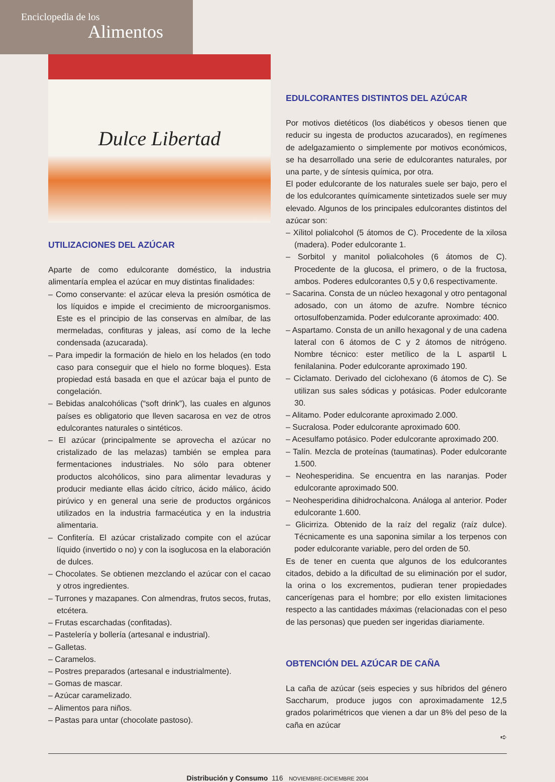Enciclopedia de los
Alimentos
Dulce Libertad
UTILIZACIONES DEL AZÚCAR
Aparte de como edulcorante doméstico, la industria alimentaría emplea el azúcar en muy distintas finalidades:
– Como conservante: el azúcar eleva la presión osmótica de los líquidos e impide el crecimiento de microorganismos. Este es el principio de las conservas en almíbar, de las mermeladas, confituras y jaleas, así como de la leche condensada (azucarada).
– Para impedir la formación de hielo en los helados (en todo caso para conseguir que el hielo no forme bloques). Esta propiedad está basada en que el azúcar baja el punto de congelación.
– Bebidas analcohólicas (“soft drink”), las cuales en algunos países es obligatorio que lleven sacarosa en vez de otros edulcorantes naturales o sintéticos.
– El azúcar (principalmente se aprovecha el azúcar no cristalizado de las melazas) también se emplea para fermentaciones industriales. No sólo para obtener productos alcohólicos, sino para alimentar levaduras y producir mediante ellas ácido cítrico, ácido málico, ácido pirúvico y en general una serie de productos orgánicos utilizados en la industria farmacéutica y en la industria alimentaria.
– Confitería. El azúcar cristalizado compite con el azúcar líquido (invertido o no) y con la isoglucosa en la elaboración de dulces.
– Chocolates. Se obtienen mezclando el azúcar con el cacao y otros ingredientes.
– Turrones y mazapanes. Con almendras, frutos secos, frutas, etcétera.
– Frutas escarchadas (confitadas).
– Pastelería y bollería (artesanal e industrial).
– Galletas.
– Caramelos.
– Postres preparados (artesanal e industrialmente).
– Gomas de mascar.
– Azúcar caramelizado.
– Alimentos para niños.
– Pastas para untar (chocolate pastoso).
EDULCORANTES DISTINTOS DEL AZÚCAR
Por motivos dietéticos (los diabéticos y obesos tienen que reducir su ingesta de productos azucarados), en regímenes de adelgazamiento o simplemente por motivos económicos, se ha desarrollado una serie de edulcorantes naturales, por una parte, y de síntesis química, por otra.
El poder edulcorante de los naturales suele ser bajo, pero el de los edulcorantes químicamente sintetizados suele ser muy elevado. Algunos de los principales edulcorantes distintos del azúcar son:
– Xílitol polialcohol (5 átomos de C). Procedente de la xilosa (madera). Poder edulcorante 1.
– Sorbitol y manitol polialcoholes (6 átomos de C). Procedente de la glucosa, el primero, o de la fructosa, ambos. Poderes edulcorantes 0,5 y 0,6 respectivamente.
– Sacarina. Consta de un núcleo hexagonal y otro pentagonal adosado, con un átomo de azufre. Nombre técnico ortosulfobenzamida. Poder edulcorante aproximado: 400.
– Aspartamo. Consta de un anillo hexagonal y de una cadena lateral con 6 átomos de C y 2 átomos de nitrógeno. Nombre técnico: ester metílico de la L aspartil L fenilalanina. Poder edulcorante aproximado 190.
– Ciclamato. Derivado del ciclohexano (6 átomos de C). Se utilizan sus sales sódicas y potásicas. Poder edulcorante 30.
– Alitamo. Poder edulcorante aproximado 2.000.
– Sucralosa. Poder edulcorante aproximado 600.
– Acesulfamo potásico. Poder edulcorante aproximado 200.
– Talín. Mezcla de proteínas (taumatinas). Poder edulcorante 1.500.
– Neohesperidina. Se encuentra en las naranjas. Poder edulcorante aproximado 500.
– Neohesperidina dihidrochalcona. Análoga al anterior. Poder edulcorante 1.600.
– Glicirriza. Obtenido de la raíz del regaliz (raíz dulce). Técnicamente es una saponina similar a los terpenos con poder edulcorante variable, pero del orden de 50.
Es de tener en cuenta que algunos de los edulcorantes citados, debido a la dificultad de su eliminación por el sudor, la orina o los excrementos, pudieran tener propiedades cancerígenas para el hombre; por ello existen limitaciones respecto a las cantidades máximas (relacionadas con el peso de las personas) que pueden ser ingeridas diariamente.
OBTENCIÓN DEL AZÚCAR DE CAÑA
La caña de azúcar (seis especies y sus híbridos del género Saccharum, produce jugos con aproximadamente 12,5 grados polarimétricos que vienen a dar un 8% del peso de la caña en azúcar
➪
Distribución y Consumo 116 NOVIEMBRE-DICIEMBRE 2004